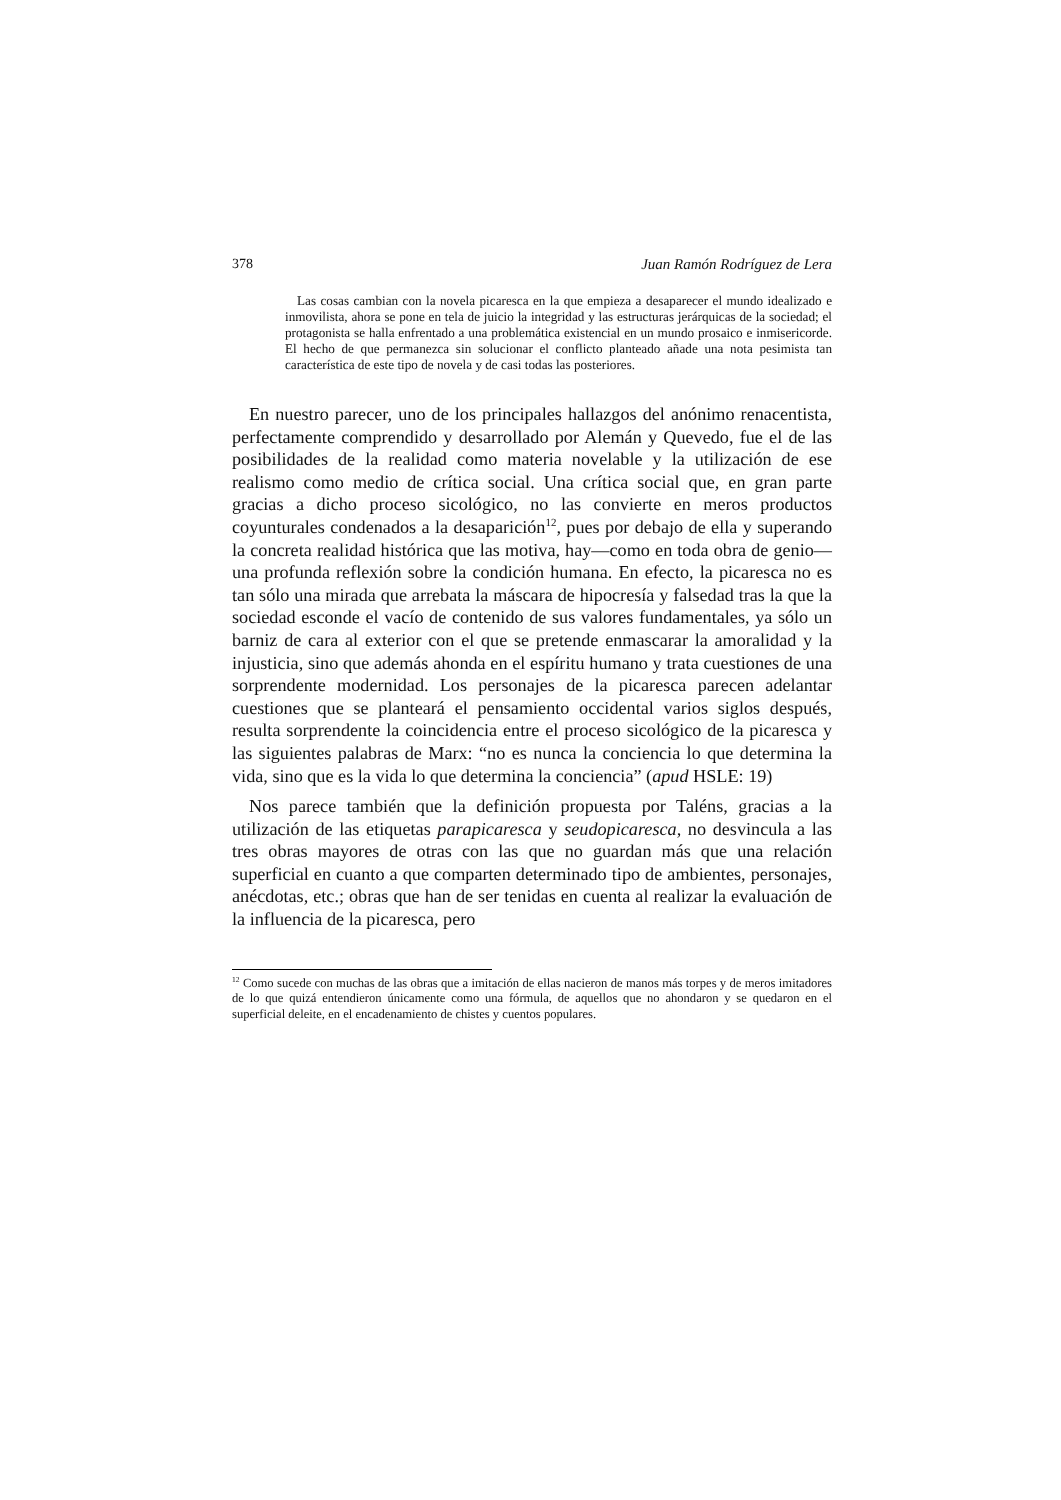378 Juan Ramón Rodríguez de Lera
Las cosas cambian con la novela picaresca en la que empieza a desaparecer el mundo idealizado e inmovilista, ahora se pone en tela de juicio la integridad y las estructuras jerárquicas de la sociedad; el protagonista se halla enfrentado a una problemática existencial en un mundo prosaico e inmisericorde. El hecho de que permanezca sin solucionar el conflicto planteado añade una nota pesimista tan característica de este tipo de novela y de casi todas las posteriores.
En nuestro parecer, uno de los principales hallazgos del anónimo renacentista, perfectamente comprendido y desarrollado por Alemán y Quevedo, fue el de las posibilidades de la realidad como materia novelable y la utilización de ese realismo como medio de crítica social. Una crítica social que, en gran parte gracias a dicho proceso sicológico, no las convierte en meros productos coyunturales condenados a la desaparición<sup>12</sup>, pues por debajo de ella y superando la concreta realidad histórica que las motiva, hay—como en toda obra de genio—una profunda reflexión sobre la condición humana. En efecto, la picaresca no es tan sólo una mirada que arrebata la máscara de hipocresía y falsedad tras la que la sociedad esconde el vacío de contenido de sus valores fundamentales, ya sólo un barniz de cara al exterior con el que se pretende enmascarar la amoralidad y la injusticia, sino que además ahonda en el espíritu humano y trata cuestiones de una sorprendente modernidad. Los personajes de la picaresca parecen adelantar cuestiones que se planteará el pensamiento occidental varios siglos después, resulta sorprendente la coincidencia entre el proceso sicológico de la picaresca y las siguientes palabras de Marx: “no es nunca la conciencia lo que determina la vida, sino que es la vida lo que determina la conciencia” (apud HSLE: 19)
Nos parece también que la definición propuesta por Taléns, gracias a la utilización de las etiquetas parapicaresca y seudopicaresca, no desvincula a las tres obras mayores de otras con las que no guardan más que una relación superficial en cuanto a que comparten determinado tipo de ambientes, personajes, anécdotas, etc.; obras que han de ser tenidas en cuenta al realizar la evaluación de la influencia de la picaresca, pero
<sup>12</sup> Como sucede con muchas de las obras que a imitación de ellas nacieron de manos más torpes y de meros imitadores de lo que quizá entendieron únicamente como una fórmula, de aquellos que no ahondaron y se quedaron en el superficial deleite, en el encadenamiento de chistes y cuentos populares.